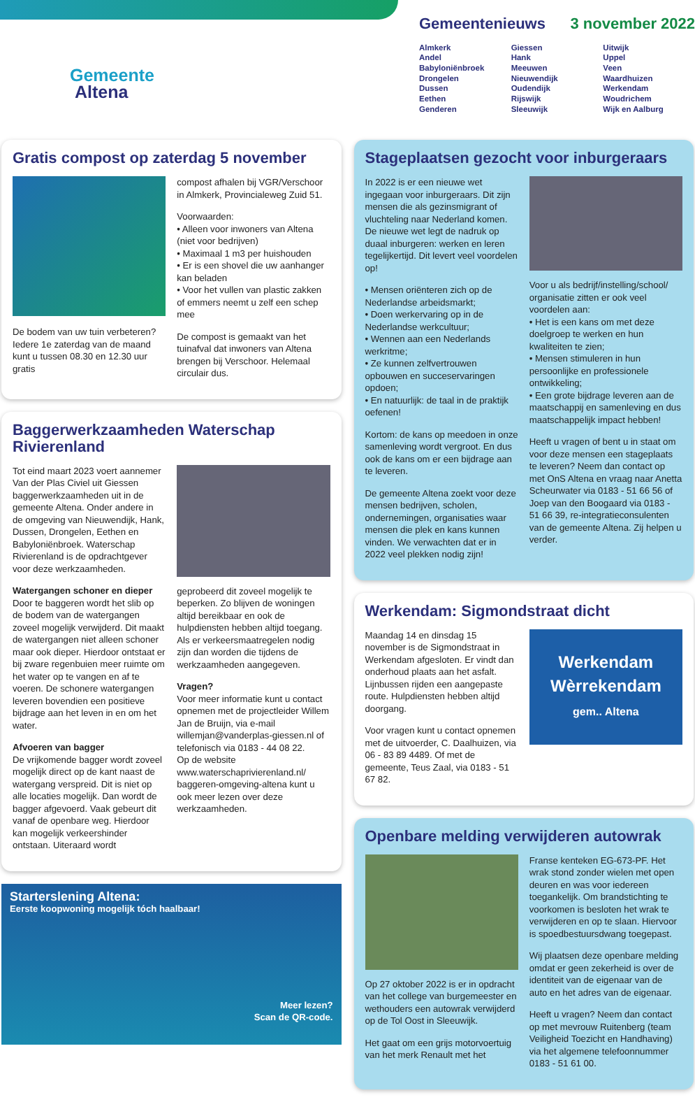Gemeente
Altena
Gemeentenieuws 3 november 2022
Almkerk
Andel
Babyloniënbroek
Drongelen
Dussen
Eethen
Genderen
Giessen
Hank
Meeuwen
Nieuwendijk
Oudendijk
Rijswijk
Sleeuwijk
Uitwijk
Uppel
Veen
Waardhuizen
Werkendam
Woudrichem
Wijk en Aalburg
Gratis compost op zaterdag 5 november
De bodem van uw tuin verbeteren? Iedere 1e zaterdag van de maand kunt u tussen 08.30 en 12.30 uur gratis
compost afhalen bij VGR/Verschoor in Almkerk, Provincialeweg Zuid 51.
Voorwaarden:
• Alleen voor inwoners van Altena (niet voor bedrijven)
• Maximaal 1 m3 per huishouden
• Er is een shovel die uw aanhanger kan beladen
• Voor het vullen van plastic zakken of emmers neemt u zelf een schep mee
De compost is gemaakt van het tuinafval dat inwoners van Altena brengen bij Verschoor. Helemaal circulair dus.
Baggerwerkzaamheden Waterschap Rivierenland
Tot eind maart 2023 voert aannemer Van der Plas Civiel uit Giessen baggerwerkzaamheden uit in de gemeente Altena. Onder andere in de omgeving van Nieuwendijk, Hank, Dussen, Drongelen, Eethen en Babyloniënbroek. Waterschap Rivierenland is de opdrachtgever voor deze werkzaamheden.
Watergangen schoner en dieper
Door te baggeren wordt het slib op de bodem van de watergangen zoveel mogelijk verwijderd. Dit maakt de watergangen niet alleen schoner maar ook dieper. Hierdoor ontstaat er bij zware regenbuien meer ruimte om het water op te vangen en af te voeren. De schonere watergangen leveren bovendien een positieve bijdrage aan het leven in en om het water.
Afvoeren van bagger
De vrijkomende bagger wordt zoveel mogelijk direct op de kant naast de watergang verspreid. Dit is niet op alle locaties mogelijk. Dan wordt de bagger afgevoerd. Vaak gebeurt dit vanaf de openbare weg. Hierdoor kan mogelijk verkeershinder ontstaan. Uiteraard wordt
geprobeerd dit zoveel mogelijk te beperken. Zo blijven de woningen altijd bereikbaar en ook de hulpdiensten hebben altijd toegang. Als er verkeersmaatregelen nodig zijn dan worden die tijdens de werkzaamheden aangegeven.
Vragen?
Voor meer informatie kunt u contact opnemen met de projectleider Willem Jan de Bruijn, via e-mail willemjan@vanderplas-giessen.nl of telefonisch via 0183 - 44 08 22.
Op de website www.waterschaprivierenland.nl/ baggeren-omgeving-altena kunt u ook meer lezen over deze werkzaamheden.
Starterslening Altena:
Eerste koopwoning mogelijk tóch haalbaar!
Meer lezen?
Scan de QR-code.
Stageplaatsen gezocht voor inburgeraars
In 2022 is er een nieuwe wet ingegaan voor inburgeraars. Dit zijn mensen die als gezinsmigrant of vluchteling naar Nederland komen. De nieuwe wet legt de nadruk op duaal inburgeren: werken en leren tegelijkertijd. Dit levert veel voordelen op!
• Mensen oriënteren zich op de Nederlandse arbeidsmarkt;
• Doen werkervaring op in de Nederlandse werkcultuur;
• Wennen aan een Nederlands werkritme;
• Ze kunnen zelfvertrouwen opbouwen en succeservaringen opdoen;
• En natuurlijk: de taal in de praktijk oefenen!
Kortom: de kans op meedoen in onze samenleving wordt vergroot. En dus ook de kans om er een bijdrage aan te leveren.
De gemeente Altena zoekt voor deze mensen bedrijven, scholen, ondernemingen, organisaties waar mensen die plek en kans kunnen vinden. We verwachten dat er in 2022 veel plekken nodig zijn!
Voor u als bedrijf/instelling/school/ organisatie zitten er ook veel voordelen aan:
• Het is een kans om met deze doelgroep te werken en hun kwaliteiten te zien;
• Mensen stimuleren in hun persoonlijke en professionele ontwikkeling;
• Een grote bijdrage leveren aan de maatschappij en samenleving en dus maatschappelijk impact hebben!
Heeft u vragen of bent u in staat om voor deze mensen een stageplaats te leveren? Neem dan contact op met OnS Altena en vraag naar Anetta Scheurwater via 0183 - 51 66 56 of Joep van den Boogaard via 0183 - 51 66 39, re-integratieconsulenten van de gemeente Altena. Zij helpen u verder.
Werkendam: Sigmondstraat dicht
Maandag 14 en dinsdag 15 november is de Sigmondstraat in Werkendam afgesloten. Er vindt dan onderhoud plaats aan het asfalt.
Lijnbussen rijden een aangepaste route. Hulpdiensten hebben altijd doorgang.
Voor vragen kunt u contact opnemen met de uitvoerder, C. Daalhuizen, via 06 - 83 89 4489. Of met de gemeente, Teus Zaal, via 0183 - 51 67 82.
Werkendam
Wèrrekendam
gem.. Altena
Openbare melding verwijderen autowrak
Op 27 oktober 2022 is er in opdracht van het college van burgemeester en wethouders een autowrak verwijderd op de Tol Oost in Sleeuwijk.
Het gaat om een grijs motorvoertuig van het merk Renault met het
Franse kenteken EG-673-PF. Het wrak stond zonder wielen met open deuren en was voor iedereen toegankelijk. Om brandstichting te voorkomen is besloten het wrak te verwijderen en op te slaan. Hiervoor is spoedbestuursdwang toegepast.
Wij plaatsen deze openbare melding omdat er geen zekerheid is over de identiteit van de eigenaar van de auto en het adres van de eigenaar.
Heeft u vragen? Neem dan contact op met mevrouw Ruitenberg (team Veiligheid Toezicht en Handhaving) via het algemene telefoonnummer 0183 - 51 61 00.